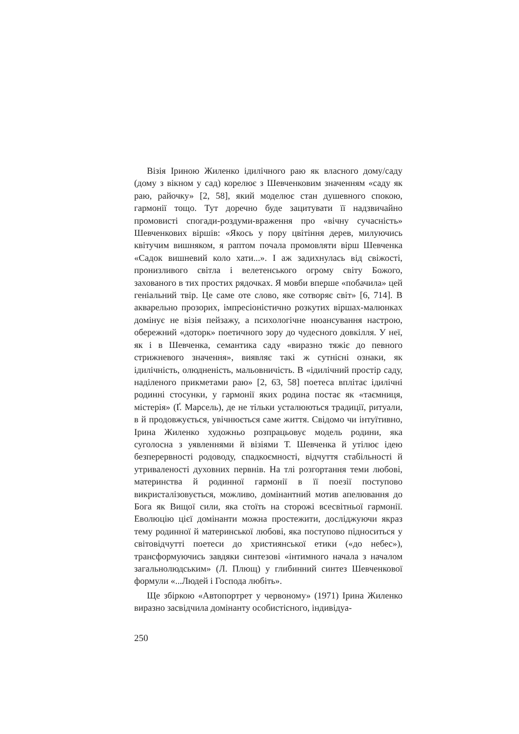Візія Іриною Жиленко ідилічного раю як власного дому/саду (дому з вікном у сад) корелює з Шевченковим значенням «саду як раю, райочку» [2, 58], який моделює стан душевного спокою, гармонії тощо. Тут доречно буде зацитувати її надзвичайно промовисті спогади-роздуми-враження про «вічну сучасність» Шевченкових віршів: «Якось у пору цвітіння дерев, милуючись квітучим вишняком, я раптом почала промовляти вірш Шевченка «Садок вишневий коло хати...». І аж задихнулась від свіжості, пронизливого світла і велетенського огрому світу Божого, захованого в тих простих рядочках. Я мовби вперше «побачила» цей геніальний твір. Це саме оте слово, яке сотворяє світ» [6, 714]. В акварельно прозорих, імпресіоністично розкутих віршах-малюнках домінує не візія пейзажу, а психологічне нюансування настрою, обережний «доторк» поетичного зору до чудесного довкілля. У неї, як і в Шевченка, семантика саду «виразно тяжіє до певного стрижневого значення», виявляє такі ж сутнісні ознаки, як ідилічність, олюдненість, мальовничість. В «ідилічний простір саду, наділеного прикметами раю» [2, 63, 58] поетеса вплітає ідилічні родинні стосунки, у гармонії яких родина постає як «таємниця, містерія» (Ґ. Марсель), де не тільки усталюються традиції, ритуали, в й продовжується, увічнюється саме життя. Свідомо чи інтуїтивно, Ірина Жиленко художньо розпрацьовує модель родини, яка суголосна з уявленнями й візіями Т. Шевченка й утілює ідею безперервності родоводу, спадкоємності, відчуття стабільності й утриваленості духовних первнів. На тлі розгортання теми любові, материнства й родинної гармонії в її поезії поступово викристалізовується, можливо, домінантний мотив апелювання до Бога як Вищої сили, яка стоїть на сторожі всесвітньої гармонії. Еволюцію цієї домінанти можна простежити, досліджуючи якраз тему родинної й материнської любові, яка поступово підноситься у світовідчутті поетеси до християнської етики («до небес»), трансформуючись завдяки синтезові «інтимного начала з началом загальнолюдським» (Л. Плющ) у глибинний синтез Шевченкової формули «...Людей і Господа любіть».
Ще збіркою «Автопортрет у червоному» (1971) Ірина Жиленко виразно засвідчила домінанту особистісного, індивідуа-
250